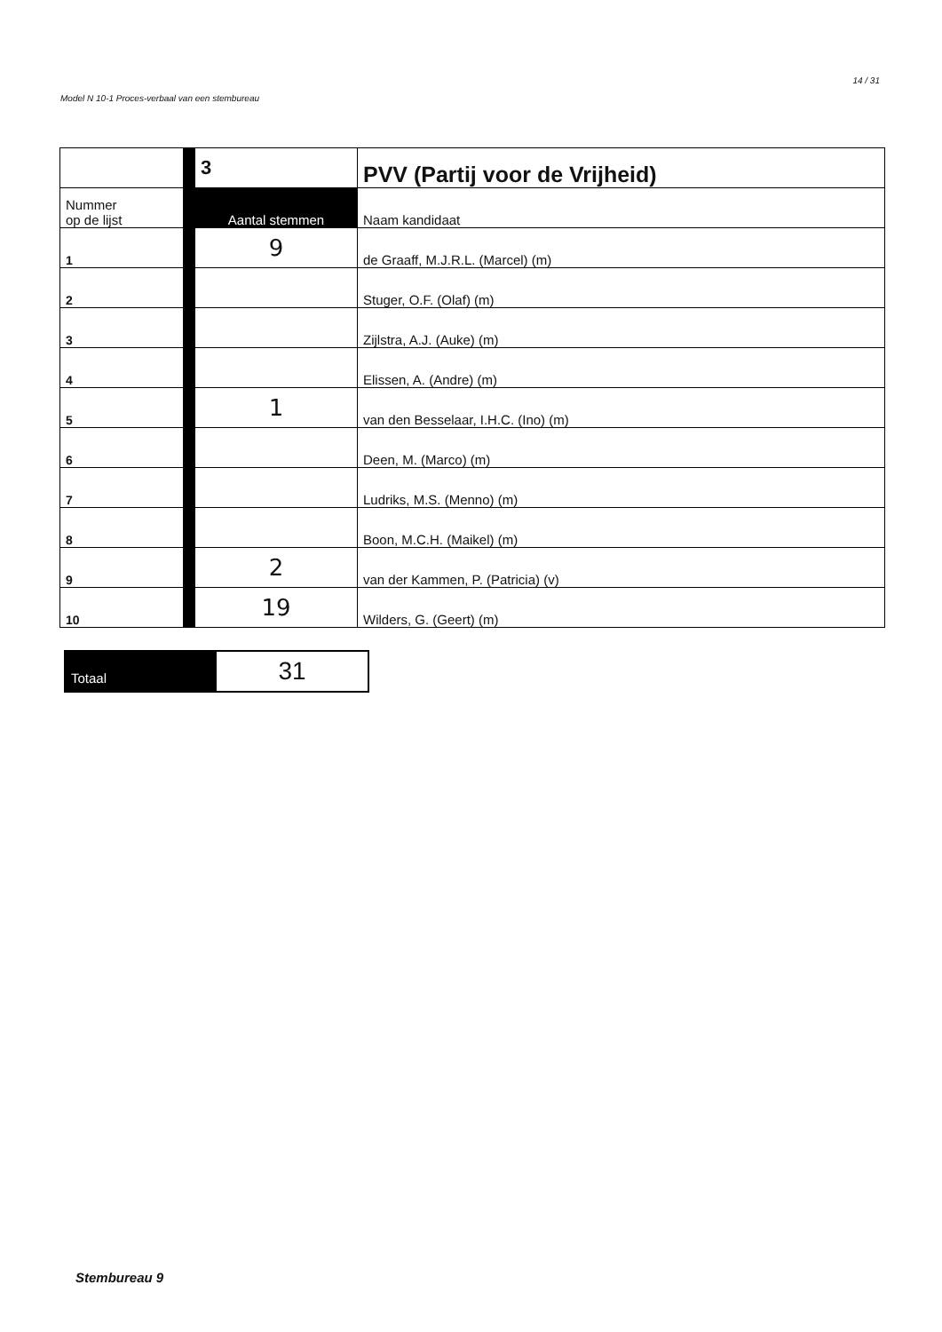Model N 10-1 Proces-verbaal van een stembureau 14 / 31
| | 3 | PVV (Partij voor de Vrijheid) |
| Nummer op de lijst | Aantal stemmen | Naam kandidaat |
| 1 | 9 | de Graaff, M.J.R.L. (Marcel) (m) |
| 2 | | Stuger, O.F. (Olaf) (m) |
| 3 | | Zijlstra, A.J. (Auke) (m) |
| 4 | | Elissen, A. (Andre) (m) |
| 5 | 1 | van den Besselaar, I.H.C. (Ino) (m) |
| 6 | | Deen, M. (Marco) (m) |
| 7 | | Ludriks, M.S. (Menno) (m) |
| 8 | | Boon, M.C.H. (Maikel) (m) |
| 9 | 2 | van der Kammen, P. (Patricia) (v) |
| 10 | 19 | Wilders, G. (Geert) (m) |
Totaal
31
Stembureau 9